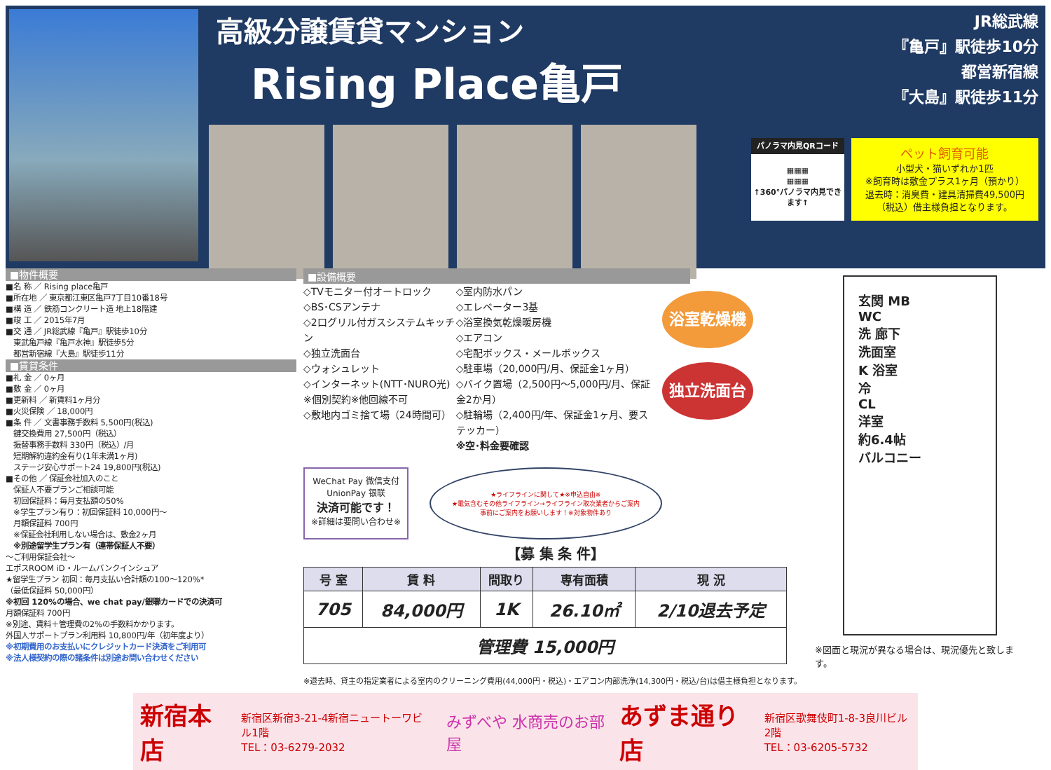高級分譲賃貸マンション
Rising Place亀戸
JR総武線
『亀戸』駅徒歩10分
都営新宿線
『大島』駅徒歩11分
パノラマ内見QRコード
▦▦▦
▦▦▦
↑360°パノラマ内見できます↑
ペット飼育可能
小型犬・猫いずれか1匹
※飼育時は敷金プラス1ヶ月（預かり）
退去時：消臭費・建具清掃費49,500円（税込）借主様負担となります。
■物件概要
■名 称 ／ Rising place亀戸
■所在地 ／ 東京都江東区亀戸7丁目10番18号
■構 造 ／ 鉄筋コンクリート造 地上18階建
■竣 工 ／ 2015年7月
■交 通 ／ JR総武線『亀戸』駅徒歩10分
　東武亀戸線『亀戸水神』駅徒歩5分
　都営新宿線『大島』駅徒歩11分
■賃貸条件
■礼 金 ／ 0ヶ月
■敷 金 ／ 0ヶ月
■更新料 ／ 新賃料1ヶ月分
■火災保険 ／ 18,000円
■条 件 ／ 文書事務手数料 5,500円(税込)
　鍵交換費用 27,500円（税込）
　振替事務手数料 330円（税込）/月
　短期解約違約金有り(1年未満1ヶ月)
　ステージ安心サポート24 19,800円(税込)
■その他 ／ 保証会社加入のこと
　保証人不要プランご相談可能
　初回保証料：毎月支払額の50%
　※学生プラン有り：初回保証料 10,000円～
　月額保証料 700円
　※保証会社利用しない場合は、敷金2ヶ月
　※別途留学生プラン有（連帯保証人不要）
～ご利用保証会社～
エポスROOM iD・ルームバンクインシュア
★留学生プラン 初回：毎月支払い合計額の100～120%*
（最低保証料 50,000円）
※初回 120%の場合、we chat pay/銀聯カードでの決済可
月額保証料 700円
※別途、賃料＋管理費の2%の手数料かかります。
外国人サポートプラン利用料 10,800円/年（初年度より）
※初期費用のお支払いにクレジットカード決済をご利用可
※法人様契約の際の諸条件は別途お問い合わせください
■設備概要
◇TVモニター付オートロック
◇BS･CSアンテナ
◇2口グリル付ガスシステムキッチン
◇独立洗面台
◇ウォシュレット
◇インターネット(NTT･NURO光)
※個別契約※他回線不可
◇敷地内ゴミ捨て場（24時間可）
◇室内防水パン
◇エレベーター3基
◇浴室換気乾燥暖房機
◇エアコン
◇宅配ボックス・メールボックス
◇駐車場（20,000円/月、保証金1ヶ月）
◇バイク置場（2,500円～5,000円/月、保証金2か月）
◇駐輪場（2,400円/年、保証金1ヶ月、要ステッカー）
※空･料金要確認
浴室乾燥機 独立洗面台
WeChat Pay 微信支付 UnionPay 银联
決済可能です！
※詳細は要問い合わせ※
★ライフラインに関して★※申込自由※
★電気含むその他ライフライン→ライフライン取次業者からご案内
事前にご案内をお願いします！※対象物件あり
【募 集 条 件】
| 号 室 | 賃 料 | 間取り | 専有面積 | 現 況 |
| --- | --- | --- | --- | --- |
| 705 | 84,000円 | 1K | 26.10㎡ | 2/10退去予定 |
| 管理費 15,000円 | | | | |
※退去時、貸主の指定業者による室内のクリーニング費用(44,000円・税込)・エアコン内部洗浄(14,300円・税込/台)は借主様負担となります。
玄関 MB
WC
洗 廊下
洗面室
K 浴室
冷
CL
洋室
約6.4帖
バルコニー
※図面と現況が異なる場合は、現況優先と致します。
新宿本店 新宿区新宿3-21-4新宿ニュートーワビル1階
TEL：03-6279-2032 みずべや 水商売のお部屋 あずま通り店 新宿区歌舞伎町1-8-3良川ビル2階
TEL：03-6205-5732